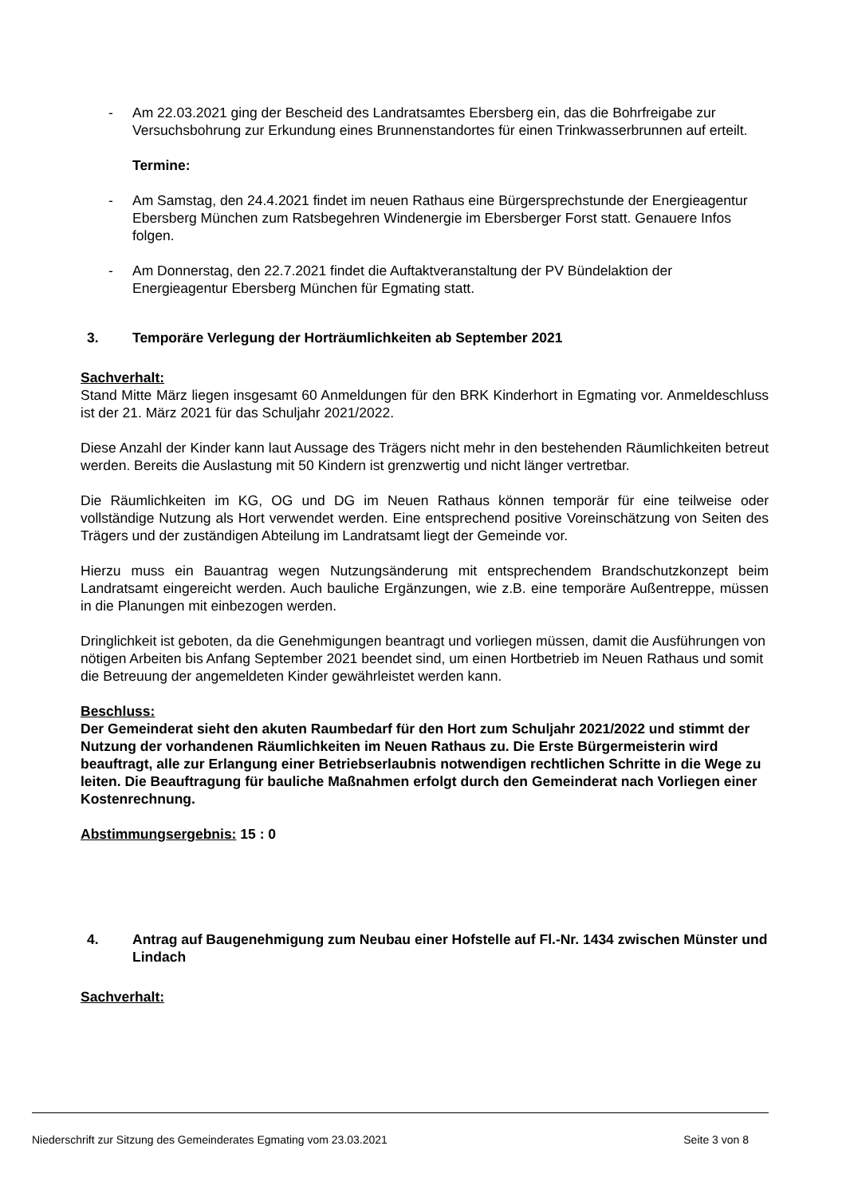- Am 22.03.2021 ging der Bescheid des Landratsamtes Ebersberg ein, das die Bohrfreigabe zur Versuchsbohrung zur Erkundung eines Brunnenstandortes für einen Trinkwasserbrunnen auf erteilt.
Termine:
- Am Samstag, den 24.4.2021 findet im neuen Rathaus eine Bürgersprechstunde der Energieagentur Ebersberg München zum Ratsbegehren Windenergie im Ebersberger Forst statt. Genauere Infos folgen.
- Am Donnerstag, den 22.7.2021 findet die Auftaktveranstaltung der PV Bündelaktion der Energieagentur Ebersberg München für Egmating statt.
3. Temporäre Verlegung der Horträumlichkeiten ab September 2021
Sachverhalt:
Stand Mitte März liegen insgesamt 60 Anmeldungen für den BRK Kinderhort in Egmating vor. Anmeldeschluss ist der 21. März 2021 für das Schuljahr 2021/2022.
Diese Anzahl der Kinder kann laut Aussage des Trägers nicht mehr in den bestehenden Räumlichkeiten betreut werden. Bereits die Auslastung mit 50 Kindern ist grenzwertig und nicht länger vertretbar.
Die Räumlichkeiten im KG, OG und DG im Neuen Rathaus können temporär für eine teilweise oder vollständige Nutzung als Hort verwendet werden. Eine entsprechend positive Voreinschätzung von Seiten des Trägers und der zuständigen Abteilung im Landratsamt liegt der Gemeinde vor.
Hierzu muss ein Bauantrag wegen Nutzungsänderung mit entsprechendem Brandschutzkonzept beim Landratsamt eingereicht werden. Auch bauliche Ergänzungen, wie z.B. eine temporäre Außentreppe, müssen in die Planungen mit einbezogen werden.
Dringlichkeit ist geboten, da die Genehmigungen beantragt und vorliegen müssen, damit die Ausführungen von nötigen Arbeiten bis Anfang September 2021 beendet sind, um einen Hortbetrieb im Neuen Rathaus und somit die Betreuung der angemeldeten Kinder gewährleistet werden kann.
Beschluss:
Der Gemeinderat sieht den akuten Raumbedarf für den Hort zum Schuljahr 2021/2022 und stimmt der Nutzung der vorhandenen Räumlichkeiten im Neuen Rathaus zu. Die Erste Bürgermeisterin wird beauftragt, alle zur Erlangung einer Betriebserlaubnis notwendigen rechtlichen Schritte in die Wege zu leiten. Die Beauftragung für bauliche Maßnahmen erfolgt durch den Gemeinderat nach Vorliegen einer Kostenrechnung.
Abstimmungsergebnis: 15 : 0
4. Antrag auf Baugenehmigung zum Neubau einer Hofstelle auf Fl.-Nr. 1434 zwischen Münster und Lindach
Sachverhalt:
Niederschrift zur Sitzung des Gemeinderates Egmating vom 23.03.2021 Seite 3 von 8